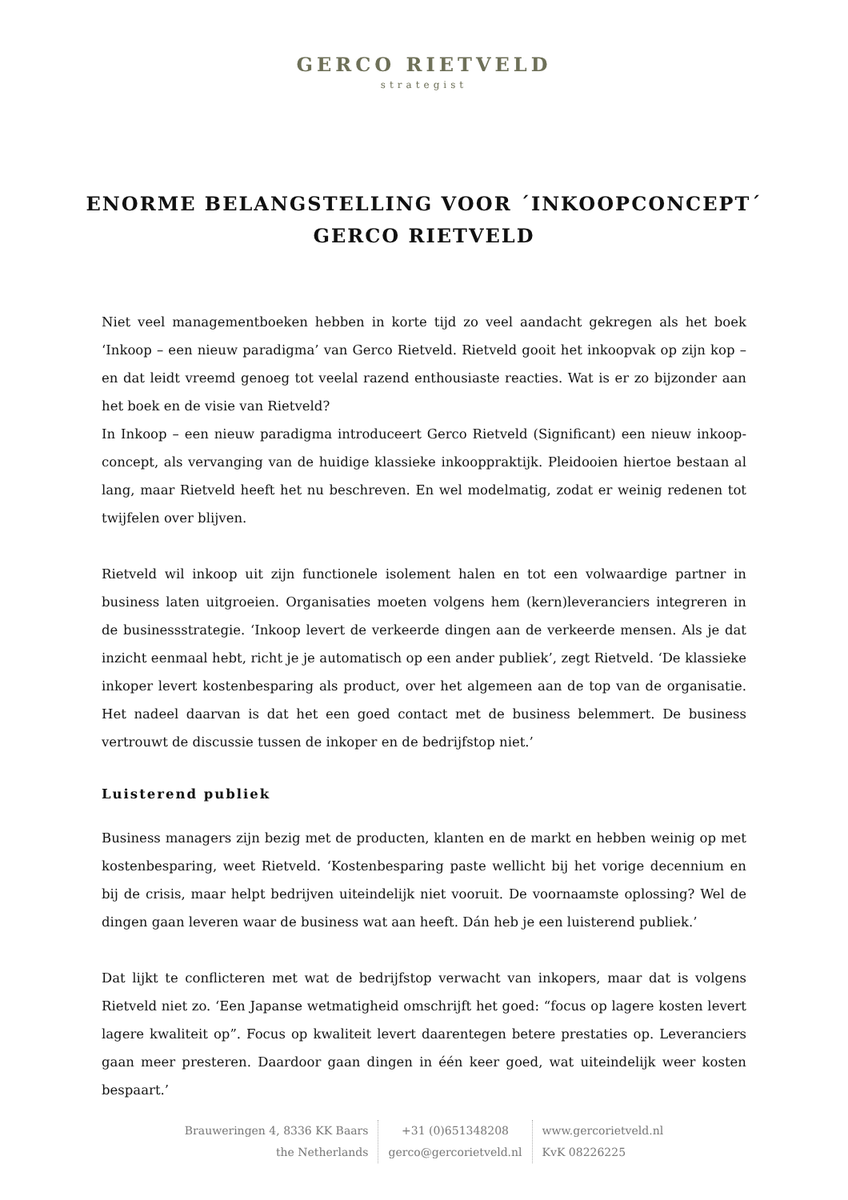GERCO RIETVELD
strategist
ENORME BELANGSTELLING VOOR ´INKOOPCONCEPT´
GERCO RIETVELD
Niet veel managementboeken hebben in korte tijd zo veel aandacht gekregen als het boek ‘Inkoop – een nieuw paradigma’ van Gerco Rietveld. Rietveld gooit het inkoopvak op zijn kop – en dat leidt vreemd genoeg tot veelal razend enthousiaste reacties. Wat is er zo bijzonder aan het boek en de visie van Rietveld?
In Inkoop – een nieuw paradigma introduceert Gerco Rietveld (Significant) een nieuw inkoop-concept, als vervanging van de huidige klassieke inkooppraktijk. Pleidooien hiertoe bestaan al lang, maar Rietveld heeft het nu beschreven. En wel modelmatig, zodat er weinig redenen tot twijfelen over blijven.
Rietveld wil inkoop uit zijn functionele isolement halen en tot een volwaardige partner in business laten uitgroeien. Organisaties moeten volgens hem (kern)leveranciers integreren in de businessstrategie. ‘Inkoop levert de verkeerde dingen aan de verkeerde mensen. Als je dat inzicht eenmaal hebt, richt je je automatisch op een ander publiek’, zegt Rietveld. ‘De klassieke inkoper levert kostenbesparing als product, over het algemeen aan de top van de organisatie. Het nadeel daarvan is dat het een goed contact met de business belemmert. De business vertrouwt de discussie tussen de inkoper en de bedrijfstop niet.’
Luisterend publiek
Business managers zijn bezig met de producten, klanten en de markt en hebben weinig op met kostenbesparing, weet Rietveld. ‘Kostenbesparing paste wellicht bij het vorige decennium en bij de crisis, maar helpt bedrijven uiteindelijk niet vooruit. De voornaamste oplossing? Wel de dingen gaan leveren waar de business wat aan heeft. Dán heb je een luisterend publiek.’
Dat lijkt te conflicteren met wat de bedrijfstop verwacht van inkopers, maar dat is volgens Rietveld niet zo. ‘Een Japanse wetmatigheid omschrijft het goed: “focus op lagere kosten levert lagere kwaliteit op”. Focus op kwaliteit levert daarentegen betere prestaties op. Leveranciers gaan meer presteren. Daardoor gaan dingen in één keer goed, wat uiteindelijk weer kosten bespaart.’
Brauweringen 4, 8336 KK Baars
the Netherlands
+31 (0)651348208
gerco@gercorietveld.nl
www.gercorietveld.nl
KvK 08226225